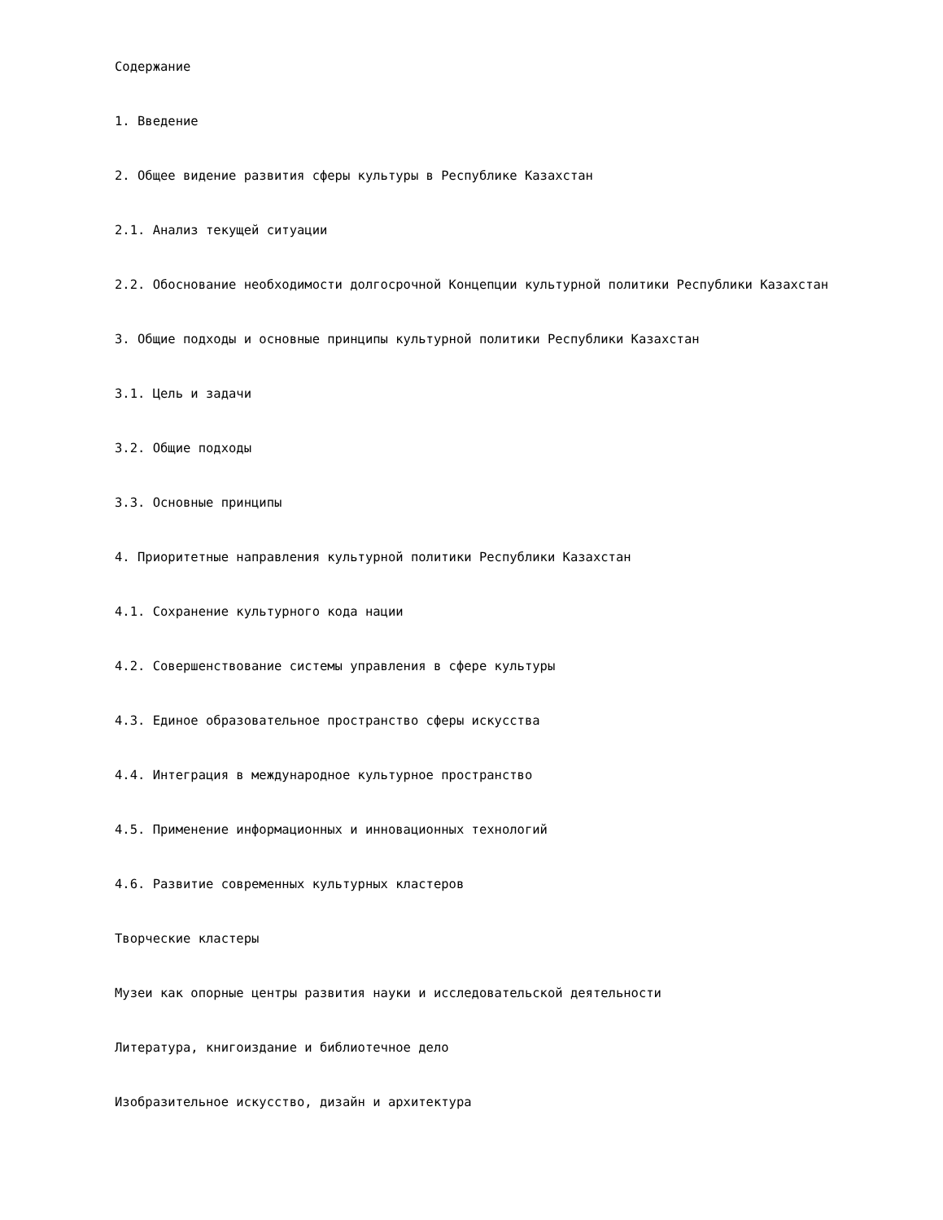Содержание
1. Введение
2. Общее видение развития сферы культуры в Республике Казахстан
2.1. Анализ текущей ситуации
2.2. Обоснование необходимости долгосрочной Концепции культурной политики Республики Казахстан
3. Общие подходы и основные принципы культурной политики Республики Казахстан
3.1. Цель и задачи
3.2. Общие подходы
3.3. Основные принципы
4. Приоритетные направления культурной политики Республики Казахстан
4.1. Сохранение культурного кода нации
4.2. Совершенствование системы управления в сфере культуры
4.3. Единое образовательное пространство сферы искусства
4.4. Интеграция в международное культурное пространство
4.5. Применение информационных и инновационных технологий
4.6. Развитие современных культурных кластеров
Творческие кластеры
Музеи как опорные центры развития науки и исследовательской деятельности
Литература, книгоиздание и библиотечное дело
Изобразительное искусство, дизайн и архитектура